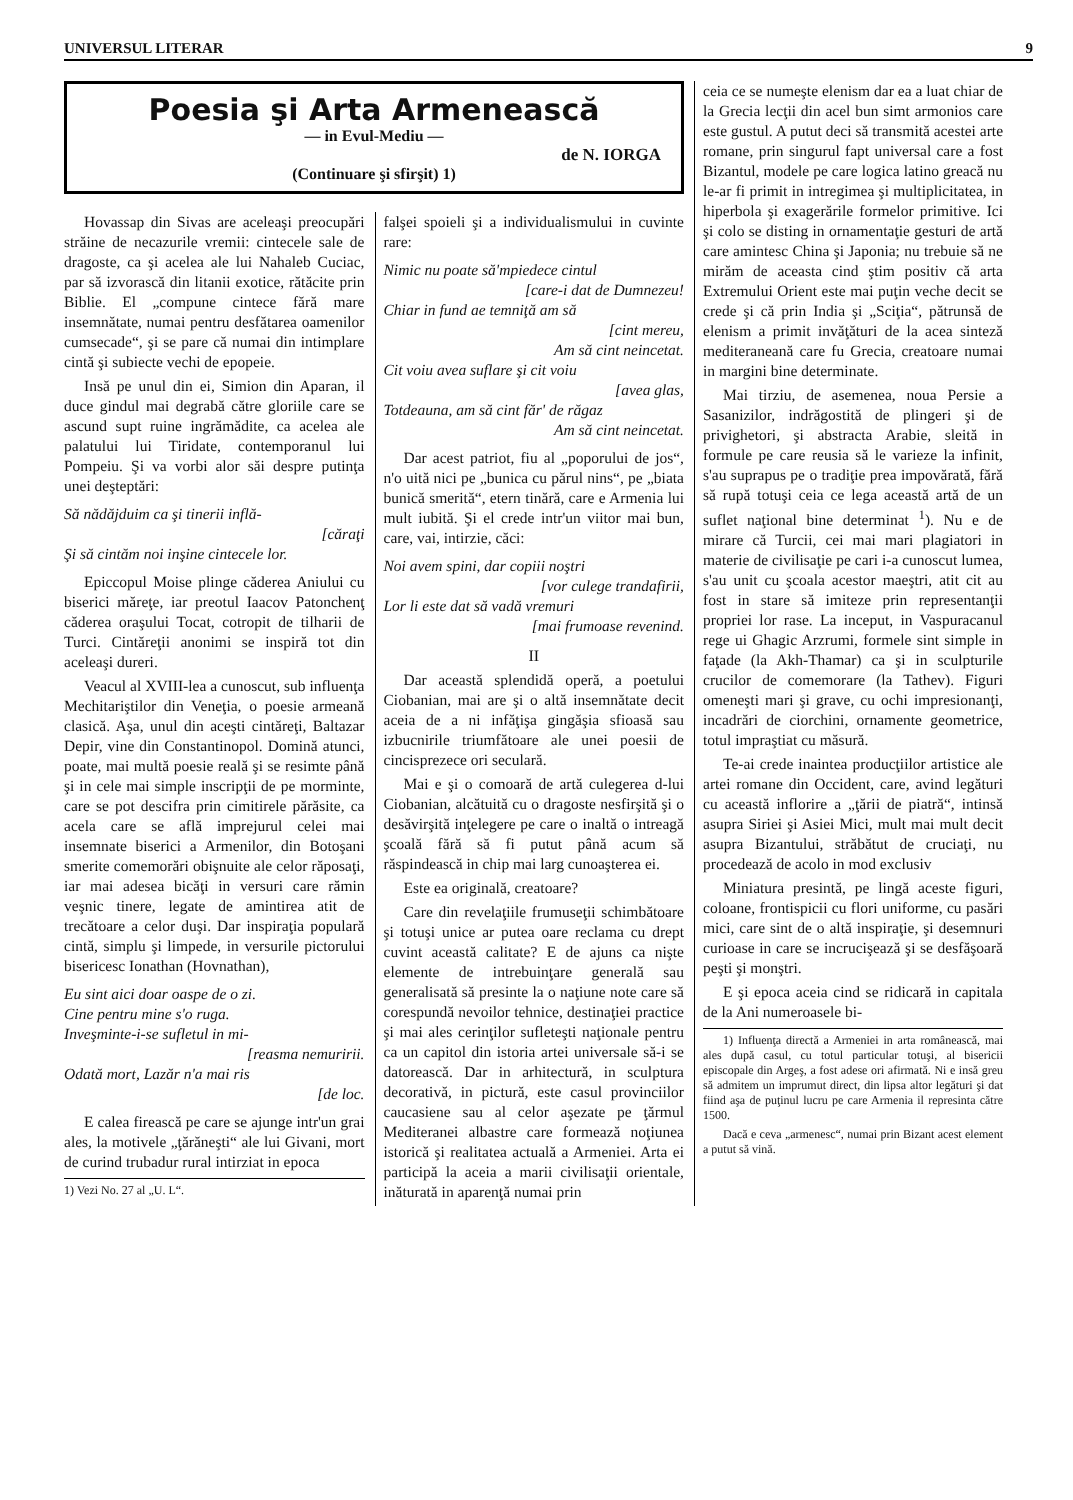UNIVERSUL LITERAR 9
Poesia şi Arta Armenească
— in Evul-Mediu —
de N. IORGA
(Continuare şi sfirşit) 1)
Hovassap din Sivas are aceleaşi preocupări străine de necazurile vremii: cintecele sale de dragoste, ca şi acelea ale lui Nahaleb Cuciac, par să izvorască din litanii exotice, rătăcite prin Biblie. El „compune cintece fără mare insemnătate, numai pentru desfătarea oamenilor cumsecade“, şi se pare că numai din intimplare cintă şi subiecte vechi de epopeie.
Insă pe unul din ei, Simion din Aparan, il duce gindul mai degrabă către gloriile care se ascund supt ruine ingrămădite, ca acelea ale palatului lui Tiridate, contemporanul lui Pompeiu. Şi va vorbi alor săi despre putinţa unei deşteptări:
Să nădăjduim ca şi tinerii inflă-
[căraţi
Şi să cintăm noi inşine cintecele lor.
Epiccopul Moise plinge căderea Aniului cu biserici măreţe, iar preotul Iaacov Patonchenţ căderea oraşului Tocat, cotropit de tilharii de Turci. Cintăreţii anonimi se inspiră tot din aceleaşi dureri.
Veacul al XVIII-lea a cunoscut, sub influenţa Mechitariştilor din Veneţia, o poesie armeană clasică. Aşa, unul din aceşti cintăreţi, Baltazar Depir, vine din Constantinopol. Domină atunci, poate, mai multă poesie reală şi se resimte până şi in cele mai simple inscripţii de pe morminte, care se pot descifra prin cimitirele părăsite, ca acela care se află imprejurul celei mai insemnate biserici a Armenilor, din Botoşani smerite comemorări obişnuite ale celor răposaţi, iar mai adesea bicăţi in versuri care rămin veşnic tinere, legate de amintirea atit de trecătoare a celor duşi. Dar inspiraţia populară cintă, simplu şi limpede, in versurile pictorului bisericesc Ionathan (Hovnathan),
Eu sint aici doar oaspe de o zi.
Cine pentru mine s'o ruga.
Inveşminte-i-se sufletul in mi-
[reasma nemuririi.
Odată mort, Lazăr n'a mai ris
[de loc.
E calea firească pe care se ajunge intr'un grai ales, la motivele „ţărăneşti“ ale lui Givani, mort de curind trubadur rural intirziat in epoca
1) Vezi No. 27 al „U. L“.
falşei spoieli şi a individualismului in cuvinte rare:
Nimic nu poate să'mpiedece cintul
[care-i dat de Dumnezeu!
Chiar in fund ae temniţă am să
[cint mereu,
Am să cint neincetat.
Cit voiu avea suflare şi cit voiu
[avea glas,
Totdeauna, am să cint făr' de răgaz
Am să cint neincetat.
Dar acest patriot, fiu al „poporului de jos“, n'o uită nici pe „bunica cu părul nins“, pe „biata bunică smerită“, etern tinără, care e Armenia lui mult iubită. Şi el crede intr'un viitor mai bun, care, vai, intirzie, căci:
Noi avem spini, dar copiii noştri
[vor culege trandafirii,
Lor li este dat să vadă vremuri
[mai frumoase revenind.
II
Dar această splendidă operă, a poetului Ciobanian, mai are şi o altă insemnătate decit aceia de a ni infăţişa gingăşia sfioasă sau izbucnirile triumfătoare ale unei poesii de cincisprezece ori seculară.
Mai e şi o comoară de artă culegerea d-lui Ciobanian, alcătuită cu o dragoste nesfirşită şi o desăvirşită inţelegere pe care o inaltă o intreagă şcoală fără să fi putut până acum să răspindească in chip mai larg cunoaşterea ei.
Este ea originală, creatoare?
Care din revelaţiile frumuseţii schimbătoare şi totuşi unice ar putea oare reclama cu drept cuvint această calitate? E de ajuns ca nişte elemente de intrebuinţare generală sau generalisată să presinte la o naţiune note care să corespundă nevoilor tehnice, destinaţiei practice şi mai ales cerinţilor sufleteşti naţionale pentru ca un capitol din istoria artei universale să-i se datorească. Dar in arhitectură, in sculptura decorativă, in pictură, este casul provinciilor caucasiene sau al celor aşezate pe ţărmul Mediteranei albastre care formează noţiunea istorică şi realitatea actuală a Armeniei. Arta ei participă la aceia a marii civilisaţii orientale, inăturată in aparenţă numai prin
ceia ce se numeşte elenism dar ea a luat chiar de la Grecia lecţii din acel bun simt armonios care este gustul. A putut deci să transmită acestei arte romane, prin singurul fapt universal care a fost Bizantul, modele pe care logica latino greacă nu le-ar fi primit in intregimea şi multiplicitatea, in hiperbola şi exagerările formelor primitive. Ici şi colo se disting in ornamentaţie gesturi de artă care amintesc China şi Japonia; nu trebuie să ne mirăm de aceasta cind ştim positiv că arta Extremului Orient este mai puţin veche decit se crede şi că prin India şi „Sciţia“, pătrunsă de elenism a primit invăţături de la acea sinteză mediteraneană care fu Grecia, creatoare numai in margini bine determinate.
Mai tirziu, de asemenea, noua Persie a Sasanizilor, indrăgostită de plingeri şi de privighetori, şi abstracta Arabie, sleită in formule pe care reusia să le varieze la infinit, s'au suprapus pe o tradiţie prea impovărată, fără să rupă totuşi ceia ce lega această artă de un suflet naţional bine determinat <sup>1</sup>). Nu e de mirare că Turcii, cei mai mari plagiatori in materie de civilisaţie pe cari i-a cunoscut lumea, s'au unit cu şcoala acestor maeştri, atit cit au fost in stare să imiteze prin representanţii propriei lor rase. La inceput, in Vaspuracanul rege ui Ghagic Arzrumi, formele sint simple in faţade (la Akh-Thamar) ca şi in sculpturile crucilor de comemorare (la Tathev). Figuri omeneşti mari şi grave, cu ochi impresionanţi, incadrări de ciorchini, ornamente geometrice, totul impraştiat cu măsură.
Te-ai crede inaintea producţiilor artistice ale artei romane din Occident, care, avind legături cu această inflorire a „ţării de piatră“, intinsă asupra Siriei şi Asiei Mici, mult mai mult decit asupra Bizantului, străbătut de cruciaţi, nu procedează de acolo in mod exclusiv
Miniatura presintă, pe lingă aceste figuri, coloane, frontispicii cu flori uniforme, cu pasări mici, care sint de o altă inspiraţie, şi desemnuri curioase in care se incrucişează şi se desfăşoară peşti şi monştri.
E şi epoca aceia cind se ridicară in capitala de la Ani numeroasele bi-
1) Influenţa directă a Armeniei in arta românească, mai ales după casul, cu totul particular totuşi, al bisericii episcopale din Argeş, a fost adese ori afirmată. Ni e insă greu să admitem un imprumut direct, din lipsa altor legături şi dat fiind aşa de puţinul lucru pe care Armenia il represinta către 1500.
Dacă e ceva „armenesc“, numai prin Bizant acest element a putut să vină.